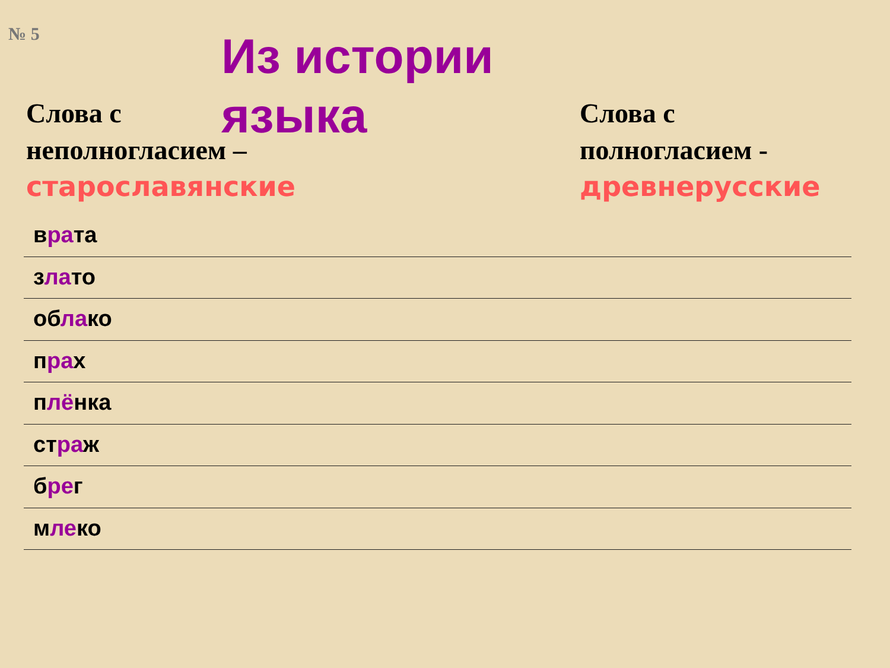№ 5
Слова с
неполногласием –
старославянские
Из истории языка
Слова с
полногласием -
древнерусские
врата
злато
облако
прах
плёнка
страж
брег
млеко